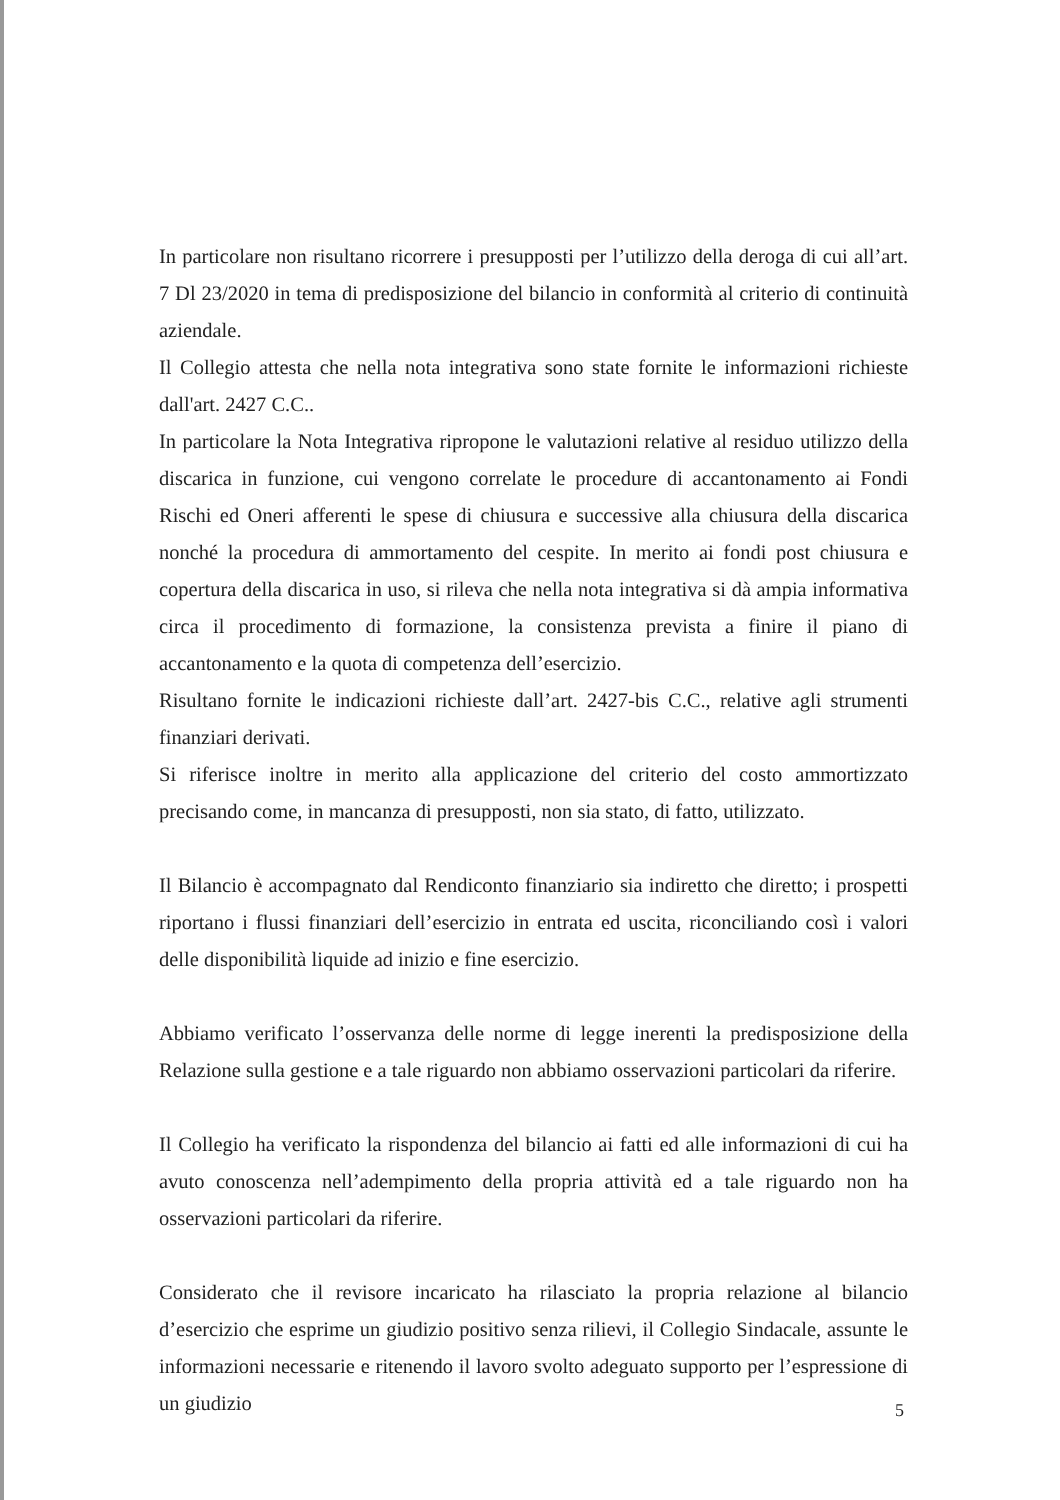In particolare non risultano ricorrere i presupposti per l’utilizzo della deroga di cui all’art. 7 Dl 23/2020 in tema di predisposizione del bilancio in conformità al criterio di continuità aziendale.
Il Collegio attesta che nella nota integrativa sono state fornite le informazioni richieste dall'art. 2427 C.C..
In particolare la Nota Integrativa ripropone le valutazioni relative al residuo utilizzo della discarica in funzione, cui vengono correlate le procedure di accantonamento ai Fondi Rischi ed Oneri afferenti le spese di chiusura e successive alla chiusura della discarica nonché la procedura di ammortamento del cespite. In merito ai fondi post chiusura e copertura della discarica in uso, si rileva che nella nota integrativa si dà ampia informativa circa il procedimento di formazione, la consistenza prevista a finire il piano di accantonamento e la quota di competenza dell’esercizio.
Risultano fornite le indicazioni richieste dall’art. 2427-bis C.C., relative agli strumenti finanziari derivati.
Si riferisce inoltre in merito alla applicazione del criterio del costo ammortizzato precisando come, in mancanza di presupposti, non sia stato, di fatto, utilizzato.
Il Bilancio è accompagnato dal Rendiconto finanziario sia indiretto che diretto; i prospetti riportano i flussi finanziari dell’esercizio in entrata ed uscita, riconciliando così i valori delle disponibilità liquide ad inizio e fine esercizio.
Abbiamo verificato l’osservanza delle norme di legge inerenti la predisposizione della Relazione sulla gestione e a tale riguardo non abbiamo osservazioni particolari da riferire.
Il Collegio ha verificato la rispondenza del bilancio ai fatti ed alle informazioni di cui ha avuto conoscenza nell’adempimento della propria attività ed a tale riguardo non ha osservazioni particolari da riferire.
Considerato che il revisore incaricato ha rilasciato la propria relazione al bilancio d’esercizio che esprime un giudizio positivo senza rilievi, il Collegio Sindacale, assunte le informazioni necessarie e ritenendo il lavoro svolto adeguato supporto per l’espressione di un giudizio
5